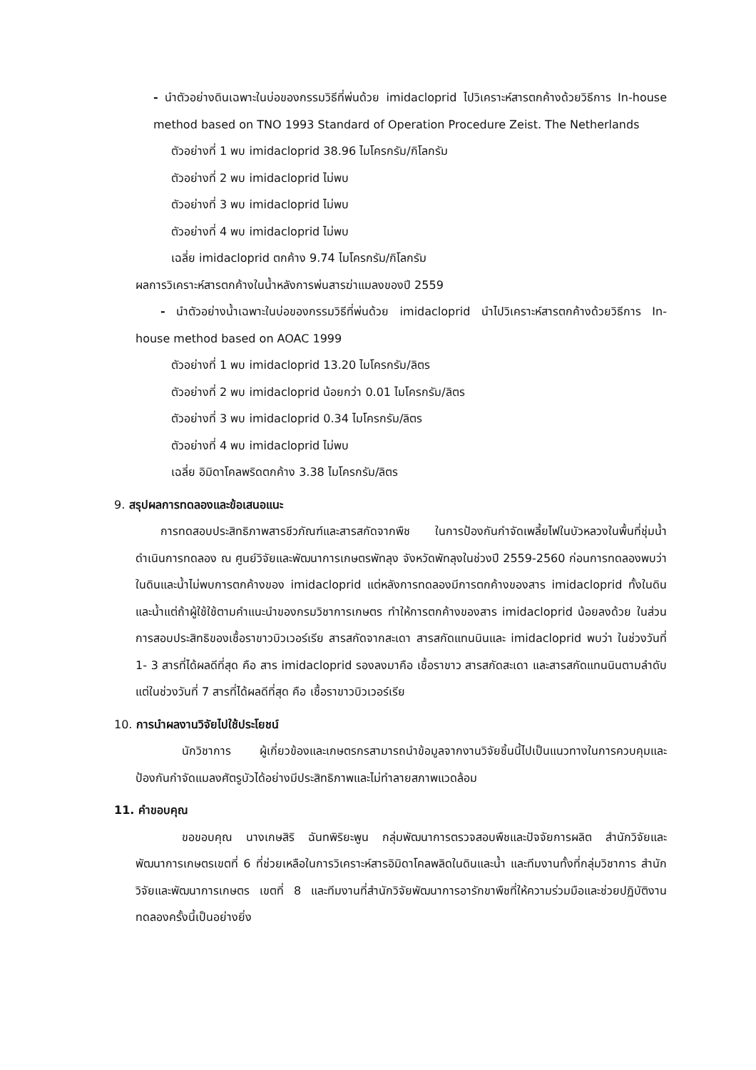- นำตัวอย่างดินเฉพาะในบ่อของกรรมวิธีที่พ่นด้วย imidacloprid ไปวิเคราะห์สารตกค้างด้วยวิธีการ In-house method based on TNO 1993 Standard of Operation Procedure Zeist. The Netherlands
ตัวอย่างที่ 1 พบ imidacloprid 38.96 ไมโครกรัม/กิโลกรัม
ตัวอย่างที่ 2 พบ imidacloprid ไม่พบ
ตัวอย่างที่ 3 พบ imidacloprid ไม่พบ
ตัวอย่างที่ 4 พบ imidacloprid ไม่พบ
เฉลี่ย imidacloprid ตกค้าง 9.74 ไมโครกรัม/กิโลกรัม
ผลการวิเคราะห์สารตกค้างในน้ำหลังการพ่นสารฆ่าแมลงของปี 2559
- นำตัวอย่างน้ำเฉพาะในบ่อของกรรมวิธีที่พ่นด้วย imidacloprid นำไปวิเคราะห์สารตกค้างด้วยวิธีการ In-house method based on AOAC 1999
ตัวอย่างที่ 1 พบ imidacloprid 13.20 ไมโครกรัม/ลิตร
ตัวอย่างที่ 2 พบ imidacloprid น้อยกว่า 0.01 ไมโครกรัม/ลิตร
ตัวอย่างที่ 3 พบ imidacloprid 0.34 ไมโครกรัม/ลิตร
ตัวอย่างที่ 4 พบ imidacloprid ไม่พบ
เฉลี่ย อิมิดาโคลพริดตกค้าง 3.38 ไมโครกรัม/ลิตร
9. สรุปผลการทดลองและข้อเสนอแนะ
การทดสอบประสิทธิภาพสารชีวภัณฑ์และสารสกัดจากพืช ในการป้องกันกำจัดเพลี้ยไฟในบัวหลวงในพื้นที่ชุ่มน้ำ ดำเนินการทดลอง ณ ศูนย์วิจัยและพัฒนาการเกษตรพัทลุง จังหวัดพัทลุงในช่วงปี 2559-2560 ก่อนการทดลองพบว่าในดินและน้ำไม่พบการตกค้างของ imidacloprid แต่หลังการทดลองมีการตกค้างของสาร imidacloprid ทั้งในดินและน้ำแต่ถ้าผู้ใช้ใช้ตามคำแนะนำของกรมวิชาการเกษตร ทำให้การตกค้างของสาร imidacloprid น้อยลงด้วย ในส่วนการสอบประสิทธิของเชื้อราขาวบิวเวอร์เรีย สารสกัดจากสะเดา สารสกัดแทนนินและ imidacloprid พบว่า ในช่วงวันที่ 1- 3 สารที่ได้ผลดีที่สุด คือ สาร imidacloprid รองลงมาคือ เชื้อราขาว สารสกัดสะเดา และสารสกัดแทนนินตามลำดับ แต่ในช่วงวันที่ 7 สารที่ได้ผลดีที่สุด คือ เชื้อราขาวบิวเวอร์เรีย
10. การนำผลงานวิจัยไปใช้ประโยชน์
นักวิชาการ ผู้เกี่ยวข้องและเกษตรกรสามารถนำข้อมูลจากงานวิจัยชิ้นนี้ไปเป็นแนวทางในการควบคุมและป้องกันกำจัดแมลงศัตรูบัวได้อย่างมีประสิทธิภาพและไม่ทำลายสภาพแวดล้อม
11. คำขอบคุณ
ขอขอบคุณ นางเกษสิริ ฉันทพิริยะพูน กลุ่มพัฒนาการตรวจสอบพืชและปัจจัยการผลิต สำนักวิจัยและพัฒนาการเกษตรเขตที่ 6 ที่ช่วยเหลือในการวิเคราะห์สารอิมิดาโคลพลิดในดินและน้ำ และทีมงานทั้งที่กลุ่มวิชาการ สำนักวิจัยและพัฒนาการเกษตร เขตที่ 8 และทีมงานที่สำนักวิจัยพัฒนาการอารักขาพืชที่ให้ความร่วมมือและช่วยปฏิบัติงานทดลองครั้งนี้เป็นอย่างยิ่ง